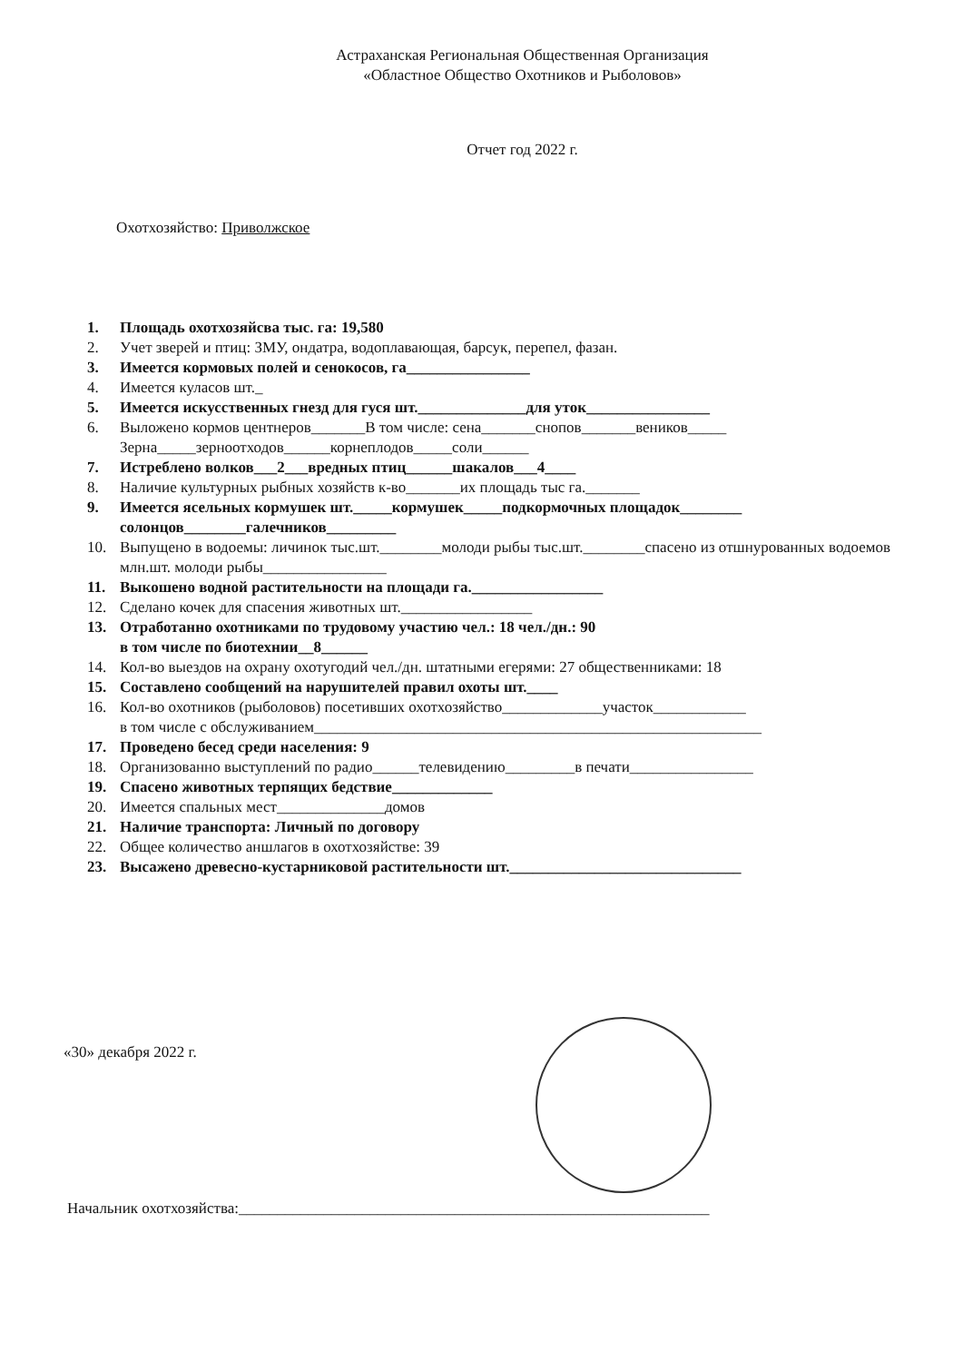Астраханская Региональная Общественная Организация
«Областное Общество Охотников и Рыболовов»
Отчет год 2022 г.
Охотхозяйство: Приволжское
1. Площадь охотхозяйсва тыс. га: 19,580
2. Учет зверей и птиц: ЗМУ, ондатра, водоплавающая, барсук, перепел, фазан.
3. Имеется кормовых полей и сенокосов, га________________
4. Имеется куласов шт._
5. Имеется искусственных гнезд для гуся шт.______________для уток________________
6. Выложено кормов центнеров_______В том числе: сена_______снопов_______веников_____
Зерна_____зерноотходов______корнеплодов_____соли______
7. Истреблено волков___2___вредных птиц______шакалов___4____
8. Наличие культурных рыбных хозяйств к-во_______их площадь тыс га._______
9. Имеется ясельных кормушек шт._____кормушек_____подкормочных площадок________
солонцов________галечников_________
10. Выпущено в водоемы: личинок тыс.шт.________молоди рыбы тыс.шт.________спасено из отшнурованных водоемов млн.шт. молоди рыбы________________
11. Выкошено водной растительности на площади га._________________
12. Сделано кочек для спасения животных шт._________________
13. Отработанно охотниками по трудовому участию чел.: 18 чел./дн.: 90
в том числе по биотехнии__8______
14. Кол-во выездов на охрану охотугодий чел./дн. штатными егерями: 27 общественниками: 18
15. Составлено сообщений на нарушителей правил охоты шт.____
16. Кол-во охотников (рыболовов) посетивших охотхозяйство_____________участок____________
в том числе с обслуживанием__________________________________________________________
17. Проведено бесед среди населения: 9
18. Организованно выступлений по радио______телевидению_________в печати________________
19. Спасено животных терпящих бедствие_____________
20. Имеется спальных мест______________домов
21. Наличие транспорта: Личный по договору
22. Общее количество аншлагов в охотхозяйстве: 39
23. Высажено древесно-кустарниковой растительности шт.______________________________
«30» декабря 2022 г.
Начальник охотхозяйства:_____________________________________________________________